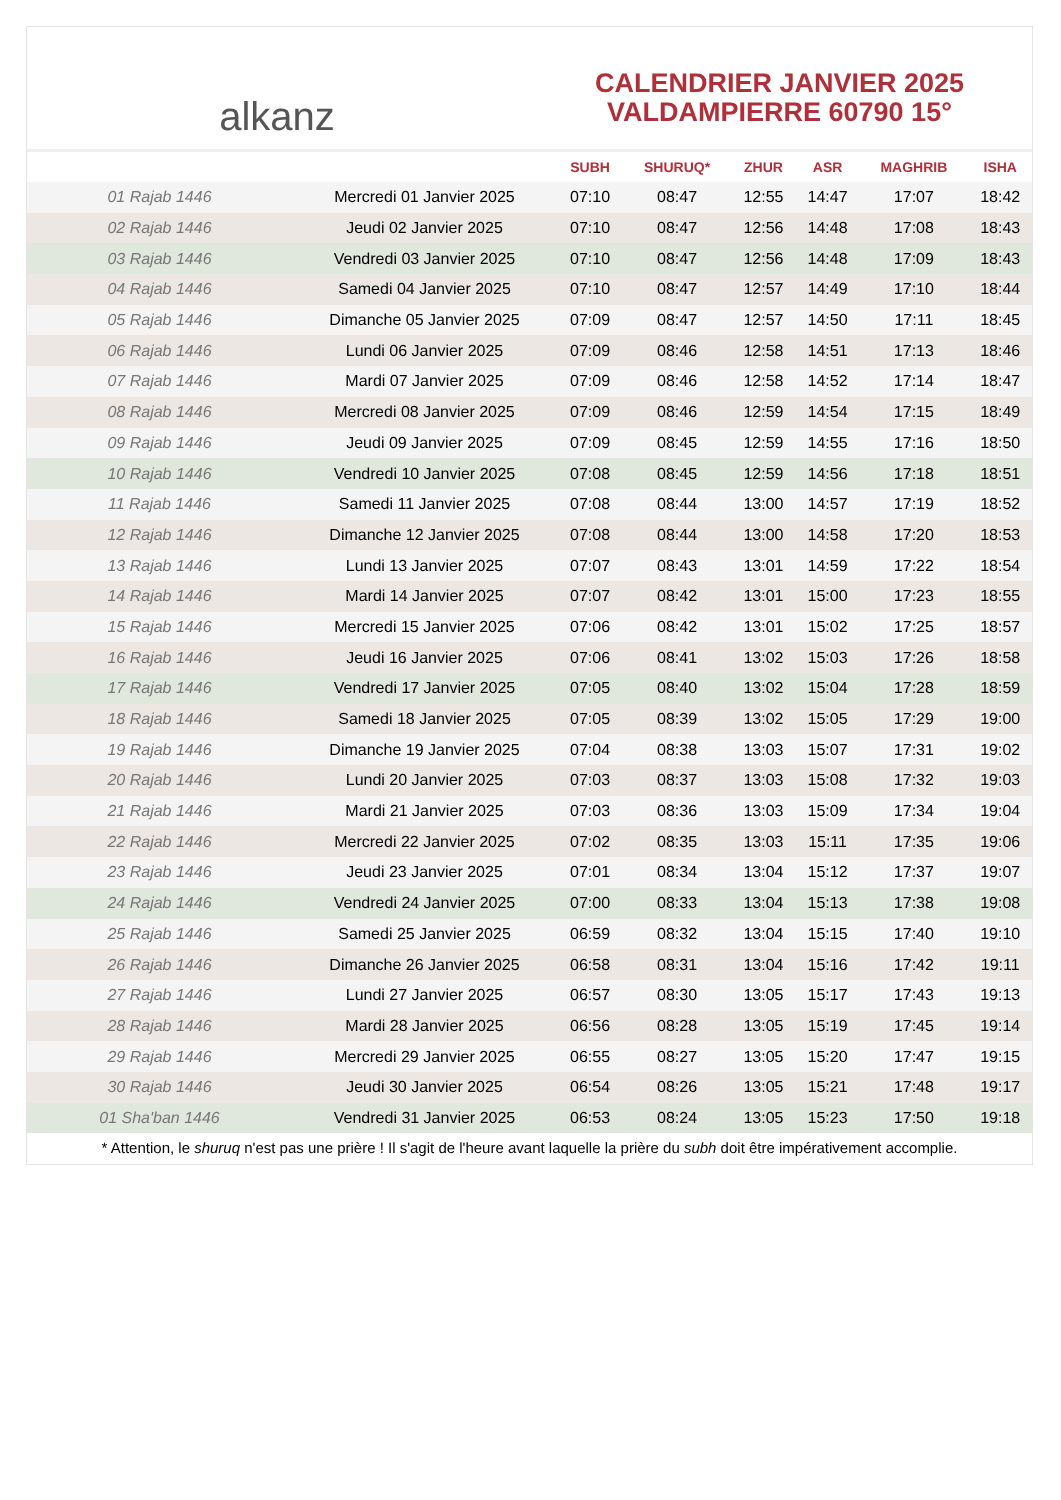alkanz
CALENDRIER JANVIER 2025
VALDAMPIERRE 60790 15°
| | | SUBH | SHURUQ* | ZHUR | ASR | MAGHRIB | ISHA |
| --- | --- | --- | --- | --- | --- | --- | --- |
| 01 Rajab 1446 | Mercredi 01 Janvier 2025 | 07:10 | 08:47 | 12:55 | 14:47 | 17:07 | 18:42 |
| 02 Rajab 1446 | Jeudi 02 Janvier 2025 | 07:10 | 08:47 | 12:56 | 14:48 | 17:08 | 18:43 |
| 03 Rajab 1446 | Vendredi 03 Janvier 2025 | 07:10 | 08:47 | 12:56 | 14:48 | 17:09 | 18:43 |
| 04 Rajab 1446 | Samedi 04 Janvier 2025 | 07:10 | 08:47 | 12:57 | 14:49 | 17:10 | 18:44 |
| 05 Rajab 1446 | Dimanche 05 Janvier 2025 | 07:09 | 08:47 | 12:57 | 14:50 | 17:11 | 18:45 |
| 06 Rajab 1446 | Lundi 06 Janvier 2025 | 07:09 | 08:46 | 12:58 | 14:51 | 17:13 | 18:46 |
| 07 Rajab 1446 | Mardi 07 Janvier 2025 | 07:09 | 08:46 | 12:58 | 14:52 | 17:14 | 18:47 |
| 08 Rajab 1446 | Mercredi 08 Janvier 2025 | 07:09 | 08:46 | 12:59 | 14:54 | 17:15 | 18:49 |
| 09 Rajab 1446 | Jeudi 09 Janvier 2025 | 07:09 | 08:45 | 12:59 | 14:55 | 17:16 | 18:50 |
| 10 Rajab 1446 | Vendredi 10 Janvier 2025 | 07:08 | 08:45 | 12:59 | 14:56 | 17:18 | 18:51 |
| 11 Rajab 1446 | Samedi 11 Janvier 2025 | 07:08 | 08:44 | 13:00 | 14:57 | 17:19 | 18:52 |
| 12 Rajab 1446 | Dimanche 12 Janvier 2025 | 07:08 | 08:44 | 13:00 | 14:58 | 17:20 | 18:53 |
| 13 Rajab 1446 | Lundi 13 Janvier 2025 | 07:07 | 08:43 | 13:01 | 14:59 | 17:22 | 18:54 |
| 14 Rajab 1446 | Mardi 14 Janvier 2025 | 07:07 | 08:42 | 13:01 | 15:00 | 17:23 | 18:55 |
| 15 Rajab 1446 | Mercredi 15 Janvier 2025 | 07:06 | 08:42 | 13:01 | 15:02 | 17:25 | 18:57 |
| 16 Rajab 1446 | Jeudi 16 Janvier 2025 | 07:06 | 08:41 | 13:02 | 15:03 | 17:26 | 18:58 |
| 17 Rajab 1446 | Vendredi 17 Janvier 2025 | 07:05 | 08:40 | 13:02 | 15:04 | 17:28 | 18:59 |
| 18 Rajab 1446 | Samedi 18 Janvier 2025 | 07:05 | 08:39 | 13:02 | 15:05 | 17:29 | 19:00 |
| 19 Rajab 1446 | Dimanche 19 Janvier 2025 | 07:04 | 08:38 | 13:03 | 15:07 | 17:31 | 19:02 |
| 20 Rajab 1446 | Lundi 20 Janvier 2025 | 07:03 | 08:37 | 13:03 | 15:08 | 17:32 | 19:03 |
| 21 Rajab 1446 | Mardi 21 Janvier 2025 | 07:03 | 08:36 | 13:03 | 15:09 | 17:34 | 19:04 |
| 22 Rajab 1446 | Mercredi 22 Janvier 2025 | 07:02 | 08:35 | 13:03 | 15:11 | 17:35 | 19:06 |
| 23 Rajab 1446 | Jeudi 23 Janvier 2025 | 07:01 | 08:34 | 13:04 | 15:12 | 17:37 | 19:07 |
| 24 Rajab 1446 | Vendredi 24 Janvier 2025 | 07:00 | 08:33 | 13:04 | 15:13 | 17:38 | 19:08 |
| 25 Rajab 1446 | Samedi 25 Janvier 2025 | 06:59 | 08:32 | 13:04 | 15:15 | 17:40 | 19:10 |
| 26 Rajab 1446 | Dimanche 26 Janvier 2025 | 06:58 | 08:31 | 13:04 | 15:16 | 17:42 | 19:11 |
| 27 Rajab 1446 | Lundi 27 Janvier 2025 | 06:57 | 08:30 | 13:05 | 15:17 | 17:43 | 19:13 |
| 28 Rajab 1446 | Mardi 28 Janvier 2025 | 06:56 | 08:28 | 13:05 | 15:19 | 17:45 | 19:14 |
| 29 Rajab 1446 | Mercredi 29 Janvier 2025 | 06:55 | 08:27 | 13:05 | 15:20 | 17:47 | 19:15 |
| 30 Rajab 1446 | Jeudi 30 Janvier 2025 | 06:54 | 08:26 | 13:05 | 15:21 | 17:48 | 19:17 |
| 01 Sha'ban 1446 | Vendredi 31 Janvier 2025 | 06:53 | 08:24 | 13:05 | 15:23 | 17:50 | 19:18 |
* Attention, le shuruq n'est pas une prière ! Il s'agit de l'heure avant laquelle la prière du subh doit être impérativement accomplie.